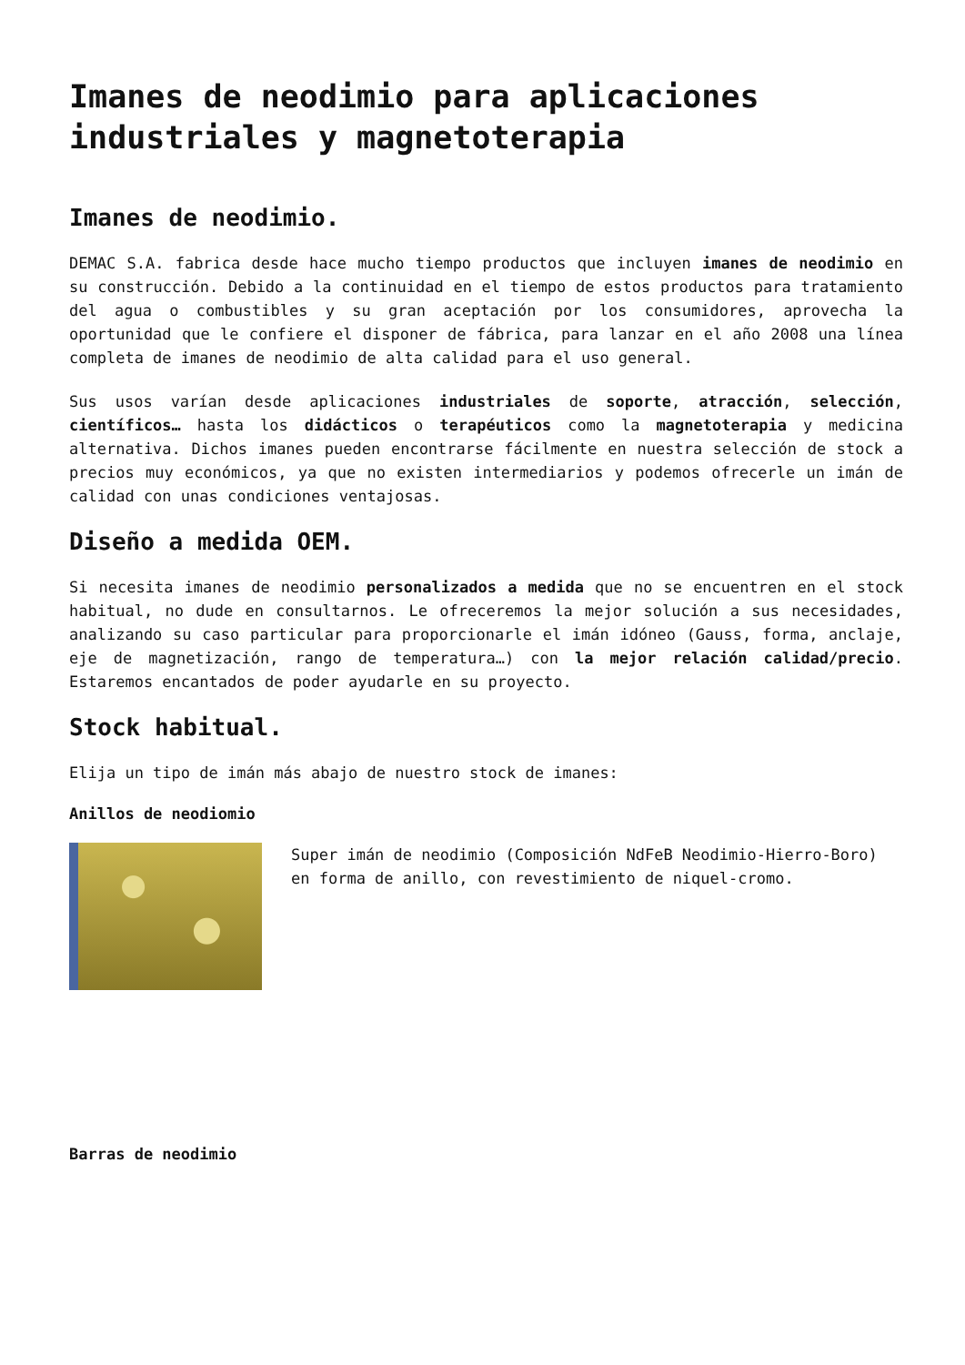Imanes de neodimio para aplicaciones industriales y magnetoterapia
Imanes de neodimio.
DEMAC S.A. fabrica desde hace mucho tiempo productos que incluyen imanes de neodimio en su construcción. Debido a la continuidad en el tiempo de estos productos para tratamiento del agua o combustibles y su gran aceptación por los consumidores, aprovecha la oportunidad que le confiere el disponer de fábrica, para lanzar en el año 2008 una línea completa de imanes de neodimio de alta calidad para el uso general.
Sus usos varían desde aplicaciones industriales de soporte, atracción, selección, científicos… hasta los didácticos o terapéuticos como la magnetoterapia y medicina alternativa. Dichos imanes pueden encontrarse fácilmente en nuestra selección de stock a precios muy económicos, ya que no existen intermediarios y podemos ofrecerle un imán de calidad con unas condiciones ventajosas.
Diseño a medida OEM.
Si necesita imanes de neodimio personalizados a medida que no se encuentren en el stock habitual, no dude en consultarnos. Le ofreceremos la mejor solución a sus necesidades, analizando su caso particular para proporcionarle el imán idóneo (Gauss, forma, anclaje, eje de magnetización, rango de temperatura…) con la mejor relación calidad/precio. Estaremos encantados de poder ayudarle en su proyecto.
Stock habitual.
Elija un tipo de imán más abajo de nuestro stock de imanes:
Anillos de neodiomio
Super imán de neodimio (Composición NdFeB Neodimio-Hierro-Boro) en forma de anillo, con revestimiento de niquel-cromo.
Barras de neodimio